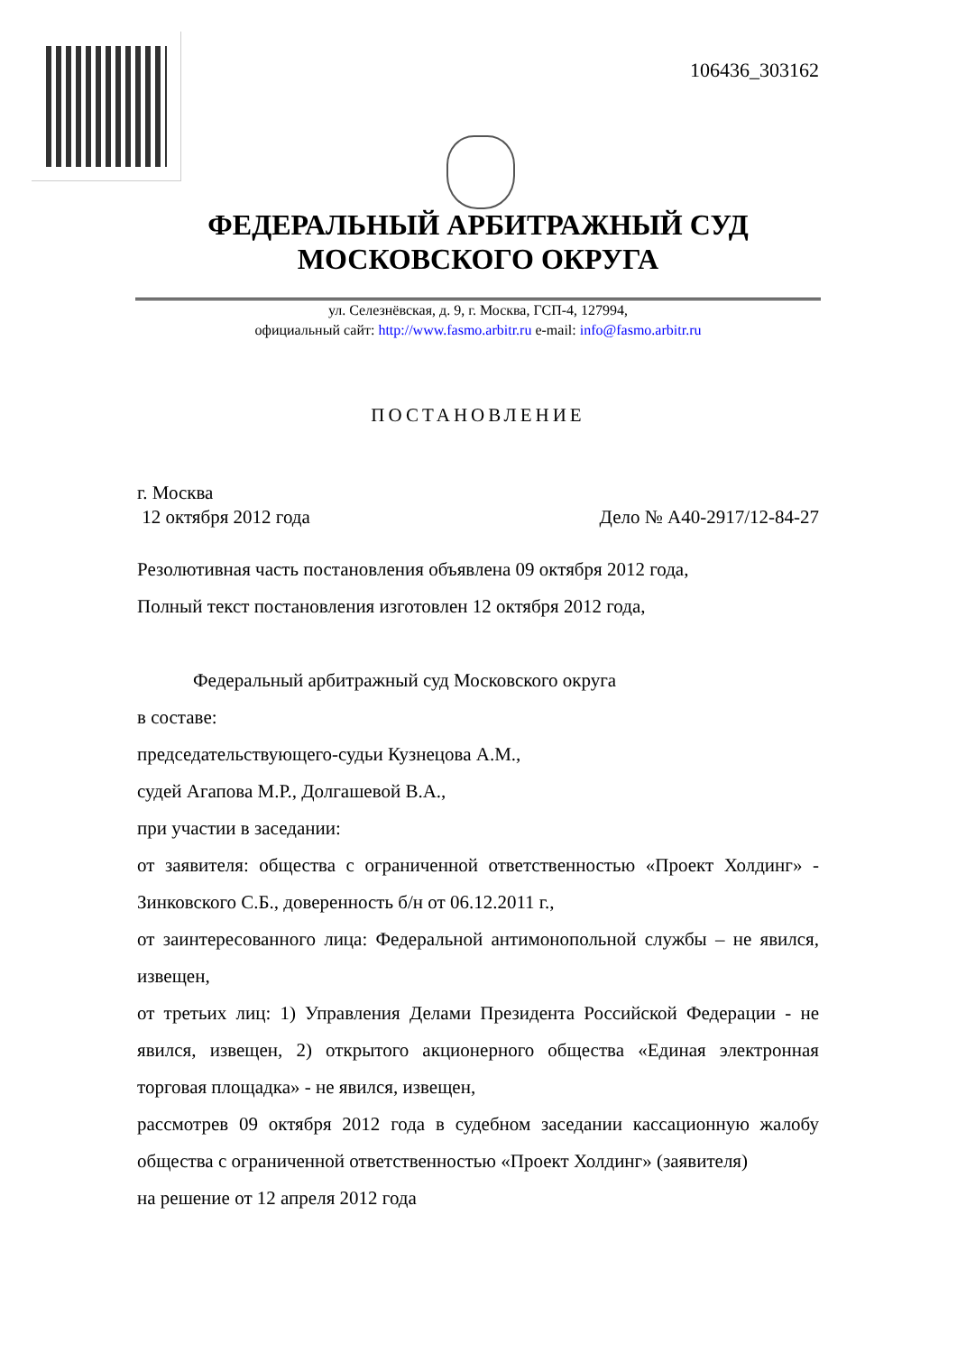106436_303162
ФЕДЕРАЛЬНЫЙ АРБИТРАЖНЫЙ СУД
МОСКОВСКОГО ОКРУГА
ул. Селезнёвская, д. 9, г. Москва, ГСП-4, 127994,
официальный сайт: http://www.fasmo.arbitr.ru e-mail: info@fasmo.arbitr.ru
ПОСТАНОВЛЕНИЕ
г. Москва
12 октября 2012 года Дело № А40-2917/12-84-27
Резолютивная часть постановления объявлена 09 октября 2012 года,
Полный текст постановления изготовлен 12 октября 2012 года,
Федеральный арбитражный суд Московского округа
в составе:
председательствующего-судьи Кузнецова А.М.,
судей Агапова М.Р., Долгашевой В.А.,
при участии в заседании:
от заявителя: общества с ограниченной ответственностью «Проект Холдинг» - Зинковского С.Б., доверенность б/н от 06.12.2011 г.,
от заинтересованного лица: Федеральной антимонопольной службы – не явился, извещен,
от третьих лиц: 1) Управления Делами Президента Российской Федерации - не явился, извещен, 2) открытого акционерного общества «Единая электронная торговая площадка» - не явился, извещен,
рассмотрев 09 октября 2012 года в судебном заседании кассационную жалобу общества с ограниченной ответственностью «Проект Холдинг» (заявителя)
на решение от 12 апреля 2012 года